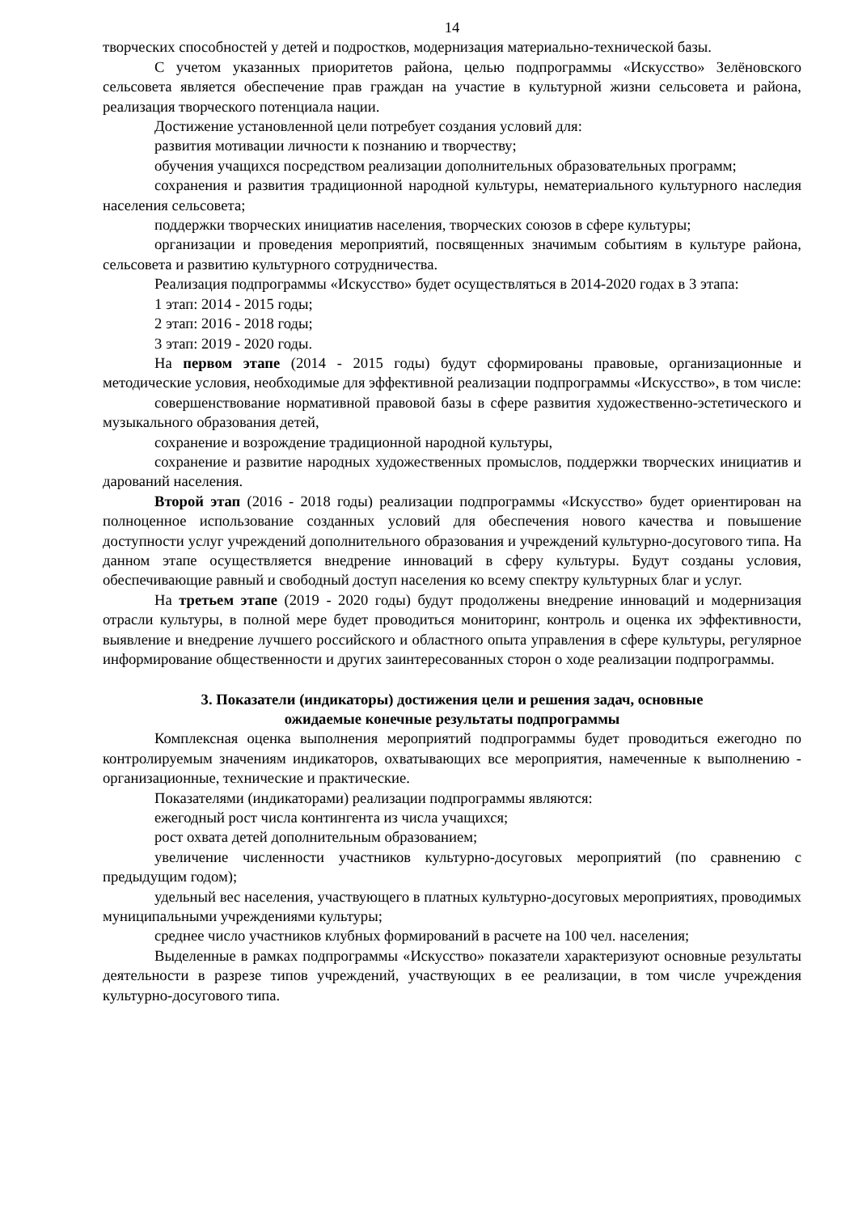14
творческих способностей у детей и подростков, модернизация материально-технической базы.
С учетом указанных приоритетов района, целью подпрограммы «Искусство» Зелёновского сельсовета является обеспечение прав граждан на участие в культурной жизни сельсовета и района, реализация творческого потенциала нации.
Достижение установленной цели потребует создания условий для:
развития мотивации личности к познанию и творчеству;
обучения учащихся посредством реализации дополнительных образовательных программ;
сохранения и развития традиционной народной культуры, нематериального культурного наследия населения сельсовета;
поддержки творческих инициатив населения, творческих союзов в сфере культуры;
организации и проведения мероприятий, посвященных значимым событиям в культуре района, сельсовета и развитию культурного сотрудничества.
Реализация подпрограммы «Искусство» будет осуществляться в 2014-2020 годах в 3 этапа:
1 этап: 2014 - 2015 годы;
2 этап: 2016 - 2018 годы;
3 этап: 2019 - 2020 годы.
На первом этапе (2014 - 2015 годы) будут сформированы правовые, организационные и методические условия, необходимые для эффективной реализации подпрограммы «Искусство», в том числе:
совершенствование нормативной правовой базы в сфере развития художественно-эстетического и музыкального образования детей,
сохранение и возрождение традиционной народной культуры,
сохранение и развитие народных художественных промыслов, поддержки творческих инициатив и дарований населения.
Второй этап (2016 - 2018 годы) реализации подпрограммы «Искусство» будет ориентирован на полноценное использование созданных условий для обеспечения нового качества и повышение доступности услуг учреждений дополнительного образования и учреждений культурно-досугового типа. На данном этапе осуществляется внедрение инноваций в сферу культуры. Будут созданы условия, обеспечивающие равный и свободный доступ населения ко всему спектру культурных благ и услуг.
На третьем этапе (2019 - 2020 годы) будут продолжены внедрение инноваций и модернизация отрасли культуры, в полной мере будет проводиться мониторинг, контроль и оценка их эффективности, выявление и внедрение лучшего российского и областного опыта управления в сфере культуры, регулярное информирование общественности и других заинтересованных сторон о ходе реализации подпрограммы.
3. Показатели (индикаторы) достижения цели и решения задач, основные
ожидаемые конечные результаты подпрограммы
Комплексная оценка выполнения мероприятий подпрограммы будет проводиться ежегодно по контролируемым значениям индикаторов, охватывающих все мероприятия, намеченные к выполнению - организационные, технические и практические.
Показателями (индикаторами) реализации подпрограммы являются:
ежегодный рост числа контингента из числа учащихся;
рост охвата детей дополнительным образованием;
увеличение численности участников культурно-досуговых мероприятий (по сравнению с предыдущим годом);
удельный вес населения, участвующего в платных культурно-досуговых мероприятиях, проводимых муниципальными учреждениями культуры;
среднее число участников клубных формирований в расчете на 100 чел. населения;
Выделенные в рамках подпрограммы «Искусство» показатели характеризуют основные результаты деятельности в разрезе типов учреждений, участвующих в ее реализации, в том числе учреждения культурно-досугового типа.